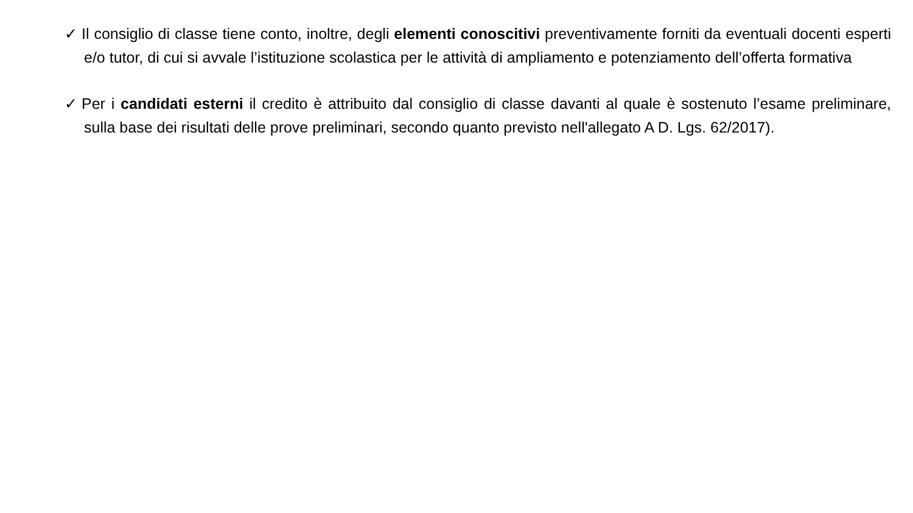✓ Il consiglio di classe tiene conto, inoltre, degli elementi conoscitivi preventivamente forniti da eventuali docenti esperti e/o tutor, di cui si avvale l’istituzione scolastica per le attività di ampliamento e potenziamento dell’offerta formativa
✓ Per i candidati esterni il credito è attribuito dal consiglio di classe davanti al quale è sostenuto l’esame preliminare, sulla base dei risultati delle prove preliminari, secondo quanto previsto nell'allegato A D. Lgs. 62/2017).